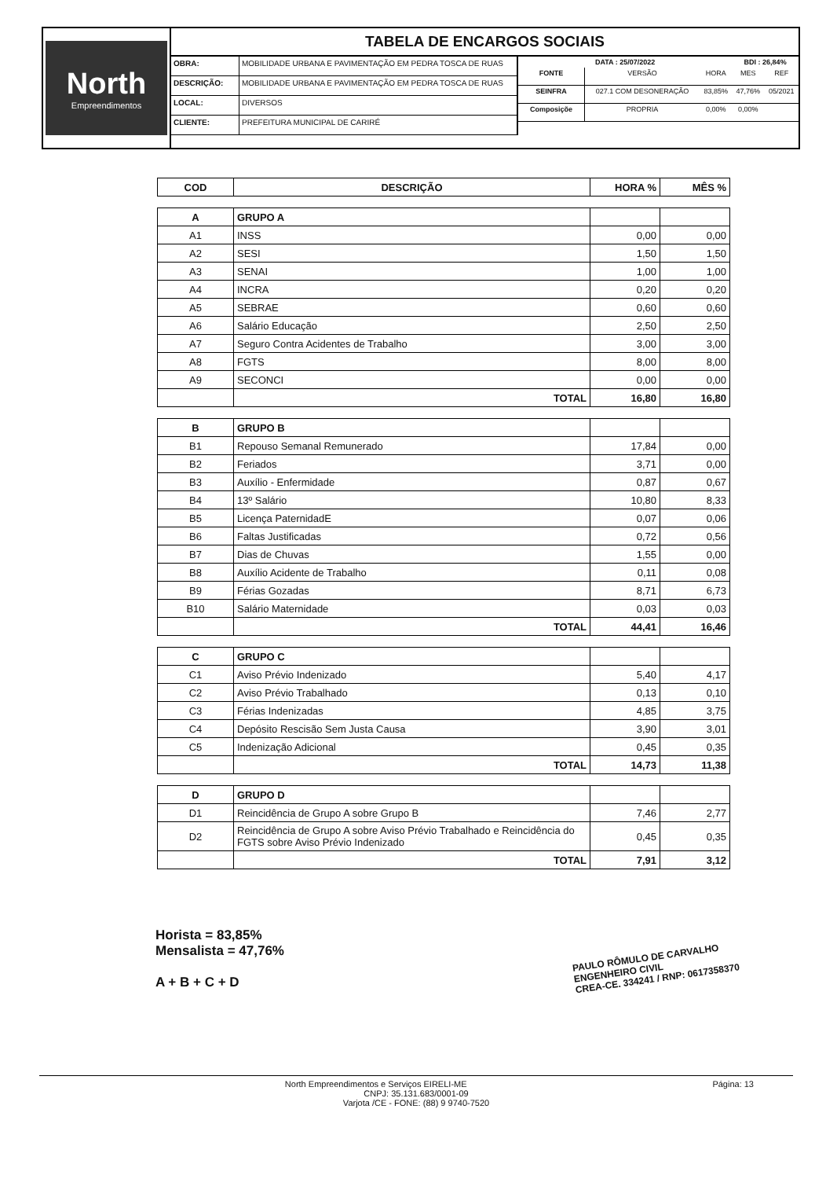North
Empreendimentos
TABELA DE ENCARGOS SOCIAIS
| OBRA: | MOBILIDADE URBANA E PAVIMENTAÇÃO EM PEDRA TOSCA DE RUAS |
| DESCRIÇÃO: | MOBILIDADE URBANA E PAVIMENTAÇÃO EM PEDRA TOSCA DE RUAS |
| LOCAL: | DIVERSOS |
| CLIENTE: | PREFEITURA MUNICIPAL DE CARIRÉ |
| DATA : 25/07/2022 | | | BDI : 26,84% | |
| --- | --- | --- | --- | --- |
| FONTE | VERSÃO | HORA | MES | REF |
| SEINFRA | 027.1 COM DESONERAÇÃO | 83,85% | 47,76% | 05/2021 |
| Composiçõe | PROPRIA | 0,00% | 0,00% | |
| COD | DESCRIÇÃO | HORA % | MÊS % |
| --- | --- | --- | --- |
| A | GRUPO A | | |
| A1 | INSS | 0,00 | 0,00 |
| A2 | SESI | 1,50 | 1,50 |
| A3 | SENAI | 1,00 | 1,00 |
| A4 | INCRA | 0,20 | 0,20 |
| A5 | SEBRAE | 0,60 | 0,60 |
| A6 | Salário Educação | 2,50 | 2,50 |
| A7 | Seguro Contra Acidentes de Trabalho | 3,00 | 3,00 |
| A8 | FGTS | 8,00 | 8,00 |
| A9 | SECONCI | 0,00 | 0,00 |
| | TOTAL | 16,80 | 16,80 |
| B | GRUPO B | | |
| B1 | Repouso Semanal Remunerado | 17,84 | 0,00 |
| B2 | Feriados | 3,71 | 0,00 |
| B3 | Auxílio - Enfermidade | 0,87 | 0,67 |
| B4 | 13º Salário | 10,80 | 8,33 |
| B5 | Licença PaternidadE | 0,07 | 0,06 |
| B6 | Faltas Justificadas | 0,72 | 0,56 |
| B7 | Dias de Chuvas | 1,55 | 0,00 |
| B8 | Auxílio Acidente de Trabalho | 0,11 | 0,08 |
| B9 | Férias Gozadas | 8,71 | 6,73 |
| B10 | Salário Maternidade | 0,03 | 0,03 |
| | TOTAL | 44,41 | 16,46 |
| C | GRUPO C | | |
| C1 | Aviso Prévio Indenizado | 5,40 | 4,17 |
| C2 | Aviso Prévio Trabalhado | 0,13 | 0,10 |
| C3 | Férias Indenizadas | 4,85 | 3,75 |
| C4 | Depósito Rescisão Sem Justa Causa | 3,90 | 3,01 |
| C5 | Indenização Adicional | 0,45 | 0,35 |
| | TOTAL | 14,73 | 11,38 |
| D | GRUPO D | | |
| D1 | Reincidência de Grupo A sobre Grupo B | 7,46 | 2,77 |
| D2 | Reincidência de Grupo A sobre Aviso Prévio Trabalhado e Reincidência do FGTS sobre Aviso Prévio Indenizado | 0,45 | 0,35 |
| | TOTAL | 7,91 | 3,12 |
Horista = 83,85%
Mensalista = 47,76%
A + B + C + D
PAULO RÔMULO DE CARVALHO
ENGENHEIRO CIVIL
CREA-CE. 334241 / RNP: 0617358370
North Empreendimentos e Serviços EIRELI-ME Página: 13
CNPJ: 35.131.683/0001-09
Varjota /CE - FONE: (88) 9 9740-7520